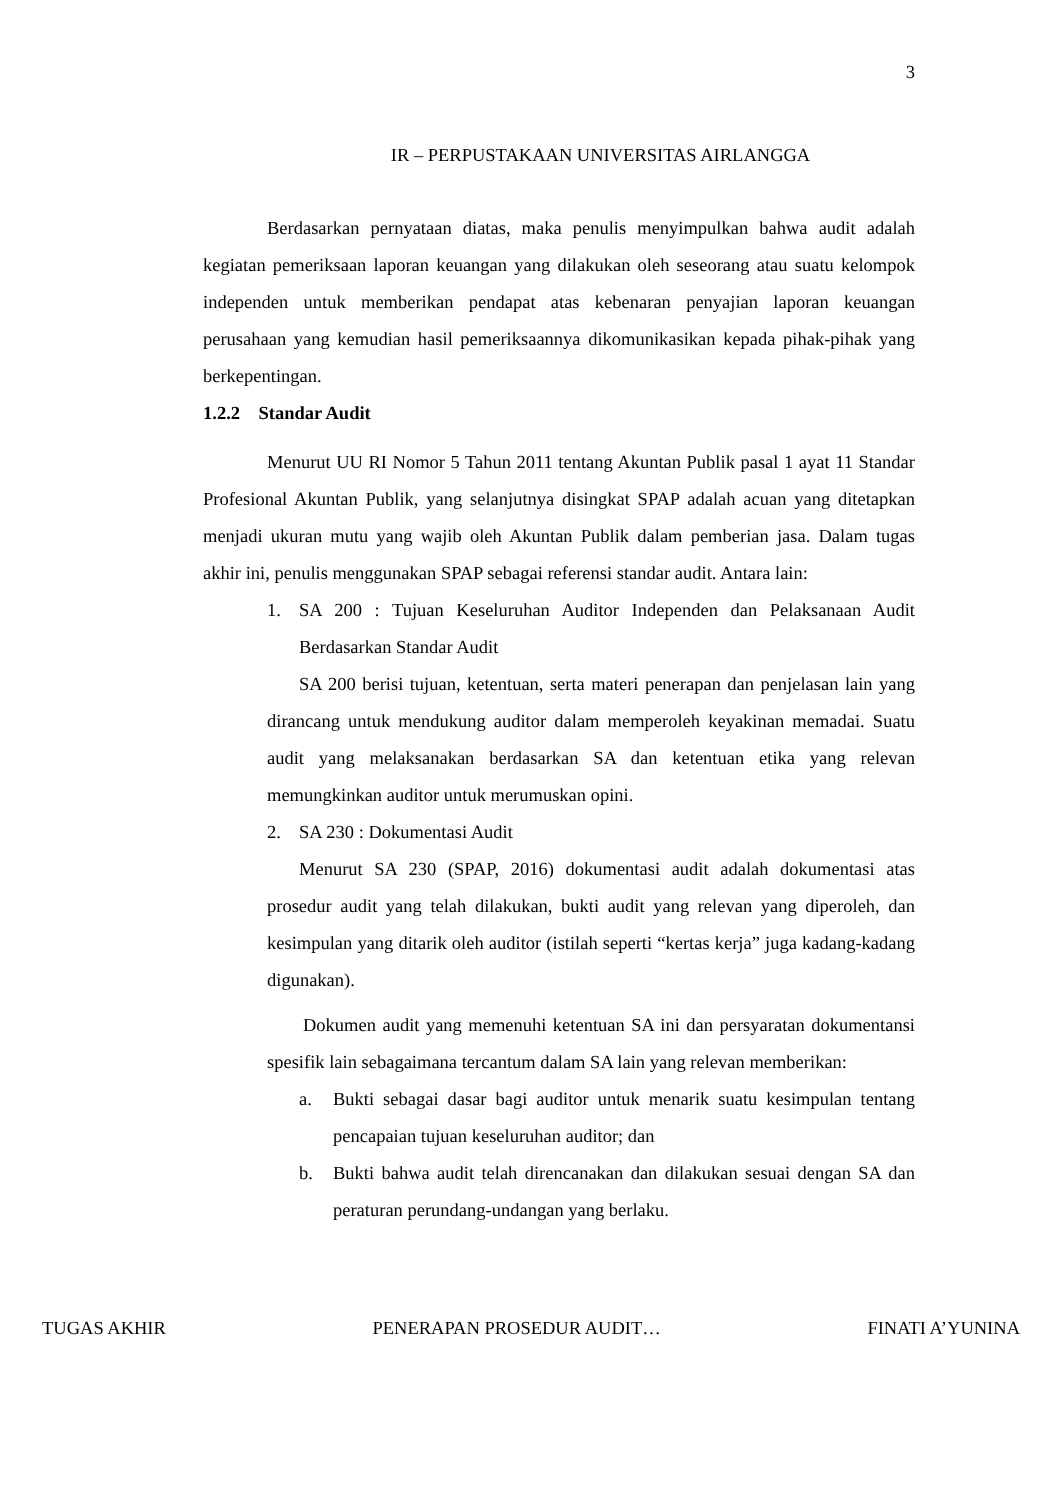3
IR – PERPUSTAKAAN UNIVERSITAS AIRLANGGA
Berdasarkan pernyataan diatas, maka penulis menyimpulkan bahwa audit adalah kegiatan pemeriksaan laporan keuangan yang dilakukan oleh seseorang atau suatu kelompok independen untuk memberikan pendapat atas kebenaran penyajian laporan keuangan perusahaan yang kemudian hasil pemeriksaannya dikomunikasikan kepada pihak-pihak yang berkepentingan.
1.2.2 Standar Audit
Menurut UU RI Nomor 5 Tahun 2011 tentang Akuntan Publik pasal 1 ayat 11 Standar Profesional Akuntan Publik, yang selanjutnya disingkat SPAP adalah acuan yang ditetapkan menjadi ukuran mutu yang wajib oleh Akuntan Publik dalam pemberian jasa. Dalam tugas akhir ini, penulis menggunakan SPAP sebagai referensi standar audit. Antara lain:
1. SA 200 : Tujuan Keseluruhan Auditor Independen dan Pelaksanaan Audit Berdasarkan Standar Audit
SA 200 berisi tujuan, ketentuan, serta materi penerapan dan penjelasan lain yang dirancang untuk mendukung auditor dalam memperoleh keyakinan memadai. Suatu audit yang melaksanakan berdasarkan SA dan ketentuan etika yang relevan memungkinkan auditor untuk merumuskan opini.
2. SA 230 : Dokumentasi Audit
Menurut SA 230 (SPAP, 2016) dokumentasi audit adalah dokumentasi atas prosedur audit yang telah dilakukan, bukti audit yang relevan yang diperoleh, dan kesimpulan yang ditarik oleh auditor (istilah seperti “kertas kerja” juga kadang-kadang digunakan).
Dokumen audit yang memenuhi ketentuan SA ini dan persyaratan dokumentansi spesifik lain sebagaimana tercantum dalam SA lain yang relevan memberikan:
a. Bukti sebagai dasar bagi auditor untuk menarik suatu kesimpulan tentang pencapaian tujuan keseluruhan auditor; dan
b. Bukti bahwa audit telah direncanakan dan dilakukan sesuai dengan SA dan peraturan perundang-undangan yang berlaku.
TUGAS AKHIR PENERAPAN PROSEDUR AUDIT… FINATI A’YUNINA